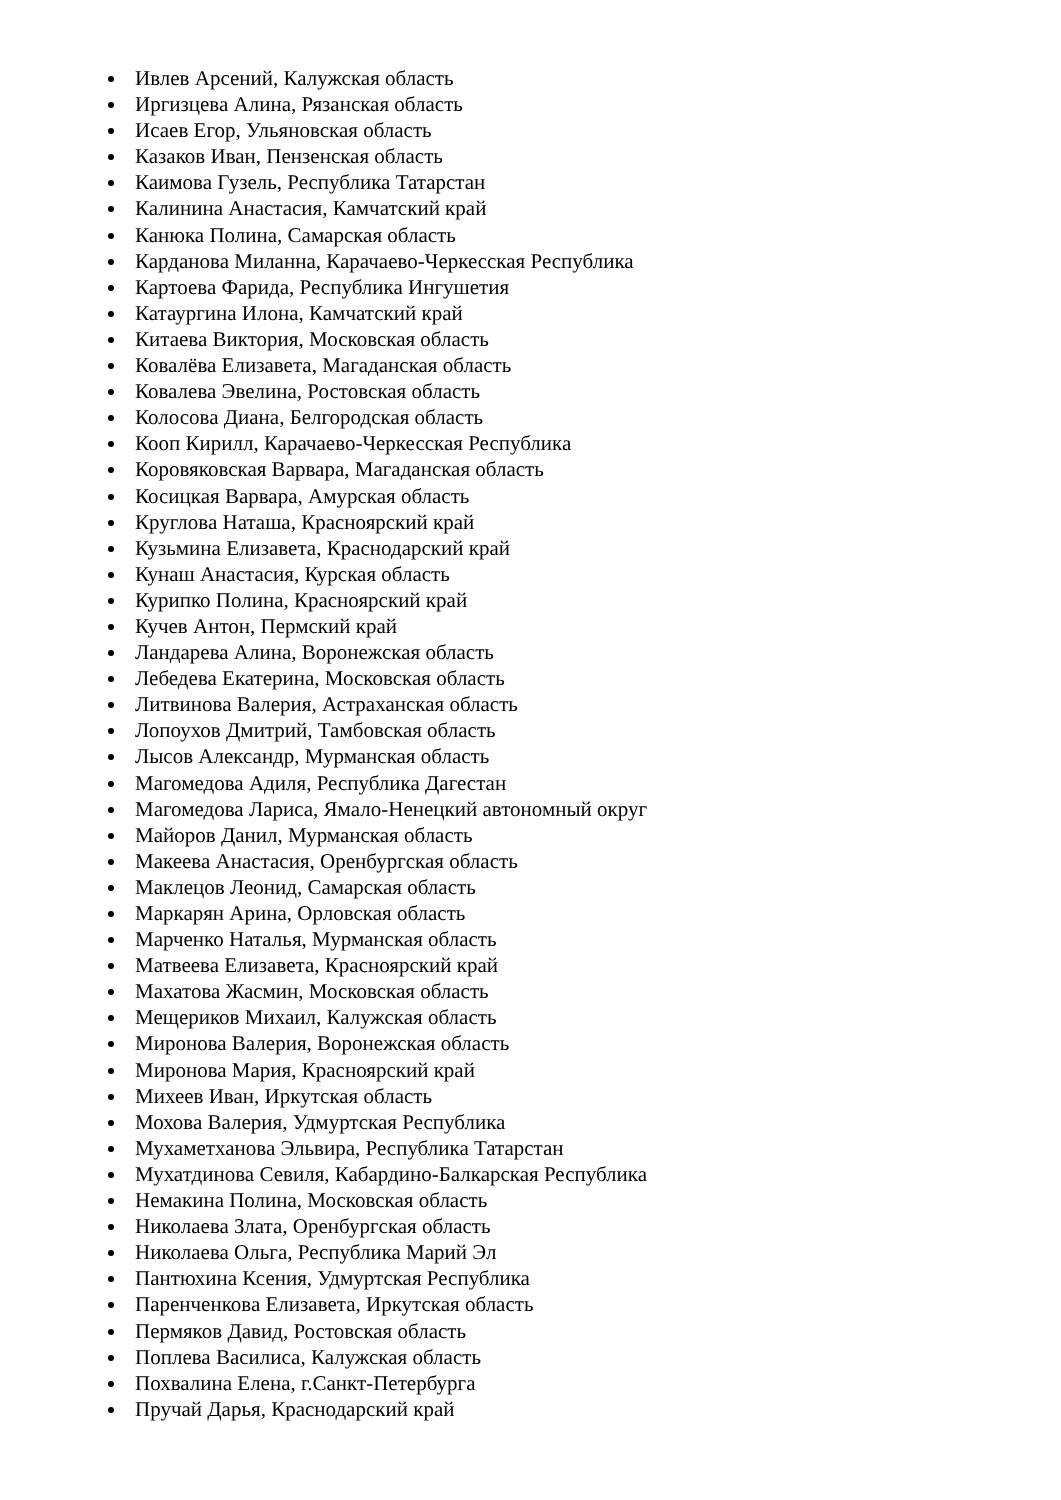Ивлев Арсений, Калужская область
Иргизцева Алина, Рязанская область
Исаев Егор, Ульяновская область
Казаков Иван, Пензенская область
Каимова Гузель, Республика Татарстан
Калинина Анастасия, Камчатский край
Канюка Полина, Самарская область
Карданова Миланна, Карачаево-Черкесская Республика
Картоева Фарида, Республика Ингушетия
Катаургина Илона, Камчатский край
Китаева Виктория, Московская область
Ковалёва Елизавета, Магаданская область
Ковалева Эвелина, Ростовская область
Колосова Диана, Белгородская область
Кооп Кирилл, Карачаево-Черкесская Республика
Коровяковская Варвара, Магаданская область
Косицкая Варвара, Амурская область
Круглова Наташа, Красноярский край
Кузьмина Елизавета, Краснодарский край
Кунаш Анастасия, Курская область
Курипко Полина, Красноярский край
Кучев Антон, Пермский край
Ландарева Алина, Воронежская область
Лебедева Екатерина, Московская область
Литвинова Валерия, Астраханская область
Лопоухов Дмитрий, Тамбовская область
Лысов Александр, Мурманская область
Магомедова Адиля, Республика Дагестан
Магомедова Лариса, Ямало-Ненецкий автономный округ
Майоров Данил, Мурманская область
Макеева Анастасия, Оренбургская область
Маклецов Леонид, Самарская область
Маркарян Арина, Орловская область
Марченко Наталья, Мурманская область
Матвеева Елизавета, Красноярский край
Махатова Жасмин, Московская область
Мещериков Михаил, Калужская область
Миронова Валерия, Воронежская область
Миронова Мария, Красноярский край
Михеев Иван, Иркутская область
Мохова Валерия, Удмуртская Республика
Мухаметханова Эльвира, Республика Татарстан
Мухатдинова Севиля, Кабардино-Балкарская Республика
Немакина Полина, Московская область
Николаева Злата, Оренбургская область
Николаева Ольга, Республика Марий Эл
Пантюхина Ксения, Удмуртская Республика
Паренченкова Елизавета, Иркутская область
Пермяков Давид, Ростовская область
Поплева Василиса, Калужская область
Похвалина Елена, г.Санкт-Петербурга
Пручай Дарья, Краснодарский край